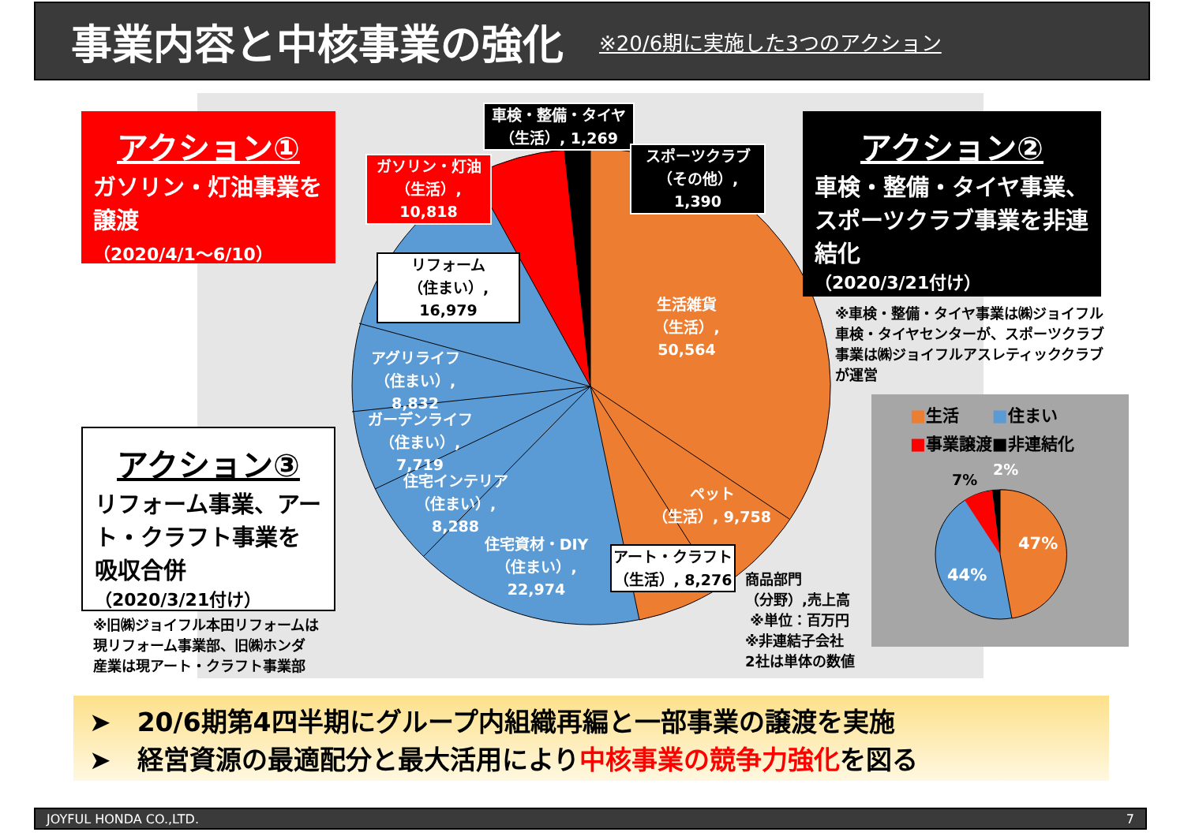事業内容と中核事業の強化
※20/6期に実施した3つのアクション
アクション①
ガソリン・灯油事業を譲渡
（2020/4/1～6/10）
アクション②
車検・整備・タイヤ事業、スポーツクラブ事業を非連結化
（2020/3/21付け）
※車検・整備・タイヤ事業は㈱ジョイフル
車検・タイヤセンターが、スポーツクラブ
事業は㈱ジョイフルアスレティッククラブ
が運営
アクション③
リフォーム事業、アート・クラフト事業を吸収合併
（2020/3/21付け）
※旧㈱ジョイフル本田リフォームは
現リフォーム事業部、旧㈱ホンダ
産業は現アート・クラフト事業部
車検・整備・タイヤ
（生活）, 1,269
スポーツクラブ
（その他）, 1,390
ガソリン・灯油
（生活）, 10,818
リフォーム
（住まい）, 16,979
生活雑貨
（生活）, 50,564
アグリライフ
（住まい）, 8,832
ガーデンライフ
（住まい）, 7,719
住宅インテリア
（住まい）, 8,288
ペット
（生活）, 9,758
住宅資材・DIY
（住まい）, 22,974
アート・クラフト
（生活）, 8,276
商品部門
（分野）,売上高
※単位：百万円
※非連結子会社
2社は単体の数値
■生活　　■住まい
■事業譲渡■非連結化
7%
2%
47%
44%
➤　20/6期第4四半期にグループ内組織再編と一部事業の譲渡を実施
➤　経営資源の最適配分と最大活用により中核事業の競争力強化を図る
JOYFUL HONDA CO.,LTD. 7